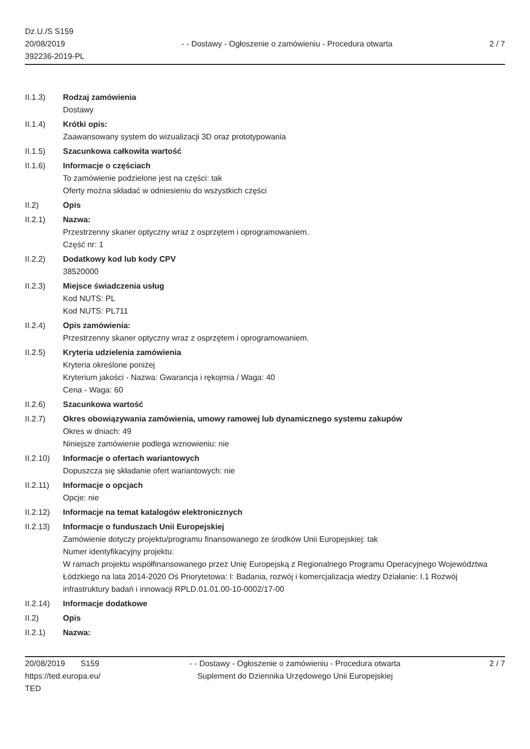Dz.U./S S159
20/08/2019
392236-2019-PL
- - Dostawy - Ogłoszenie o zamówieniu - Procedura otwarta
2 / 7
II.1.3) Rodzaj zamówienia
Dostawy
II.1.4) Krótki opis:
Zaawansowany system do wizualizacji 3D oraz prototypowania
II.1.5) Szacunkowa całkowita wartość
II.1.6) Informacje o częściach
To zamówienie podzielone jest na części: tak
Oferty można składać w odniesieniu do wszystkich części
II.2) Opis
II.2.1) Nazwa:
Przestrzenny skaner optyczny wraz z osprzętem i oprogramowaniem.
Część nr: 1
II.2.2) Dodatkowy kod lub kody CPV
38520000
II.2.3) Miejsce świadczenia usług
Kod NUTS: PL
Kod NUTS: PL711
II.2.4) Opis zamówienia:
Przestrzenny skaner optyczny wraz z osprzętem i oprogramowaniem.
II.2.5) Kryteria udzielenia zamówienia
Kryteria określone poniżej
Kryterium jakości - Nazwa: Gwarancja i rękojmia / Waga: 40
Cena - Waga: 60
II.2.6) Szacunkowa wartość
II.2.7) Okres obowiązywania zamówienia, umowy ramowej lub dynamicznego systemu zakupów
Okres w dniach: 49
Niniejsze zamówienie podlega wznowieniu: nie
II.2.10)
Informacje o ofertach wariantowych
Dopuszcza się składanie ofert wariantowych: nie
II.2.11)
Informacje o opcjach
Opcje: nie
II.2.12)
Informacje na temat katalogów elektronicznych
II.2.13)
Informacje o funduszach Unii Europejskiej
Zamówienie dotyczy projektu/programu finansowanego ze środków Unii Europejskiej: tak
Numer identyfikacyjny projektu:
W ramach projektu współfinansowanego przez Unię Europejską z Regionalnego Programu Operacyjnego Województwa Łódzkiego na lata 2014-2020 Oś Priorytetowa: I: Badania, rozwój i komercjalizacja wiedzy Działanie: I.1 Rozwój infrastruktury badań i innowacji RPLD.01.01.00-10-0002/17-00
II.2.14)
Informacje dodatkowe
II.2) Opis
II.2.1) Nazwa:
20/08/2019 S159
https://ted.europa.eu/
TED
- - Dostawy - Ogłoszenie o zamówieniu - Procedura otwarta
Suplement do Dziennika Urzędowego Unii Europejskiej
2 / 7